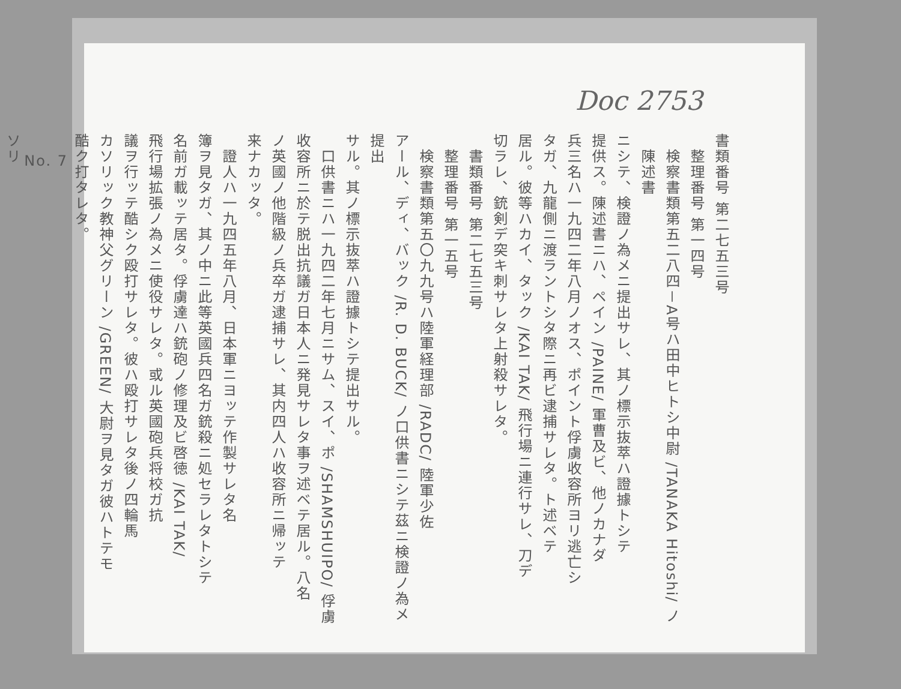Doc 2753
書類番号 第二七五三号
整理番号 第一四号
検察書類第五二八四－A号ハ田中ヒトシ中尉 /TANAKA Hitoshi/ ノ陳述書
ニシテ、検證ノ為メニ提出サレ、其ノ標示抜萃ハ證據トシテ
提供ス。陳述書ニハ、ペイン /PAINE/ 軍曹及ビ、他ノカナダ
兵三名ハ一九四二年八月ノオス、ポイント俘虜收容所ヨリ逃亡シ
タガ、九龍側ニ渡ラントシタ際ニ再ビ逮捕サレタ。ト述ベテ
居ル。彼等ハカイ、タック /KAI TAK/ 飛行場ニ連行サレ、刀デ
切ラレ、銃剣デ突キ刺サレタ上射殺サレタ。
書類番号 第二七五三号
整理番号 第一五号
検察書類第五〇九九号ハ陸軍経理部 /RADC/ 陸軍少佐
アール、ディ、バック /R. D. BUCK/ ノ口供書ニシテ茲ニ検證ノ為メ提出
サル。其ノ標示抜萃ハ證據トシテ提出サル。
口供書ニハ一九四二年七月ニサム、スイ、ポ /SHAMSHUIPO/ 俘虜
收容所ニ於テ脱出抗議ガ日本人ニ発見サレタ事ヲ述ベテ居ル。八名
ノ英國ノ他階級ノ兵卒ガ逮捕サレ、其内四人ハ收容所ニ帰ッテ
来ナカッタ。
證人ハ一九四五年八月、日本軍ニヨッテ作製サレタ名
簿ヲ見タガ、其ノ中ニ此等英國兵四名ガ銃殺ニ処セラレタトシテ
名前ガ載ッテ居タ。俘虜達ハ銃砲ノ修理及ビ啓徳 /KAI TAK/
飛行場拡張ノ為メニ使役サレタ。或ル英國砲兵将校ガ抗
議ヲ行ッテ酷シク殴打サレタ。彼ハ殴打サレタ後ノ四輪馬
カソリック教神父グリーン /GREEN/ 大尉ヲ見タガ彼ハトテモ
酷ク打タレタ。
No. 7
ソリ